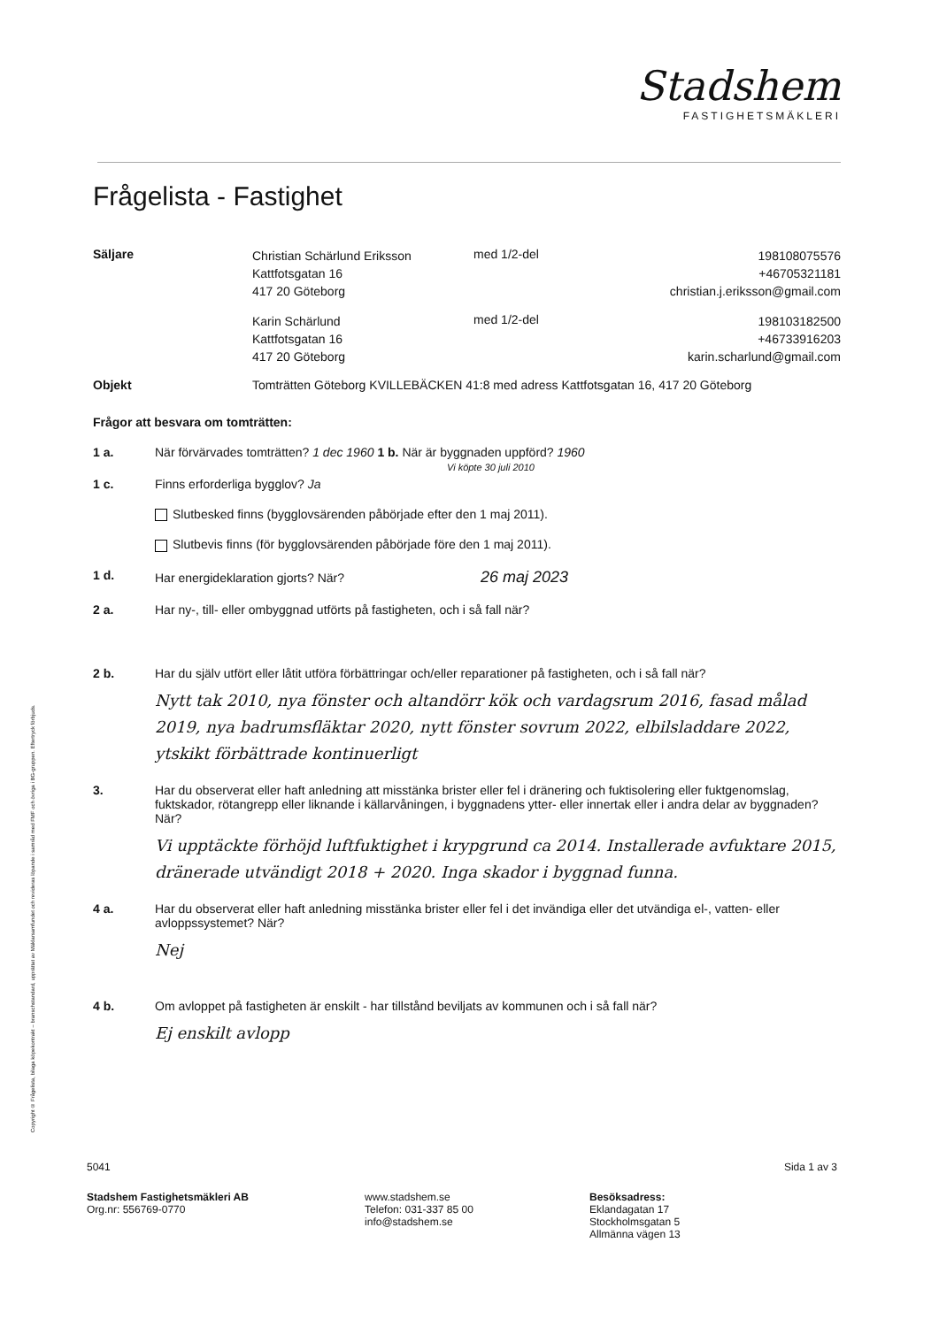Copyright © Frågelista, bilaga köpekontrakt – branschstandard, upprättat av Mäklarsamfundet och revideras löpande i samråd med FMF och övriga i BG-gruppen. Eftertryck förbjuds.
Stadshem
FASTIGHETSMÄKLERI
Frågelista - Fastighet
Säljare
Christian Schärlund Eriksson
Kattfotsgatan 16
417 20 Göteborg
med 1/2-del
198108075576
+46705321181
christian.j.eriksson@gmail.com
Karin Schärlund
Kattfotsgatan 16
417 20 Göteborg
med 1/2-del
198103182500
+46733916203
karin.scharlund@gmail.com
Objekt Tomträtten Göteborg KVILLEBÄCKEN 41:8 med adress Kattfotsgatan 16, 417 20 Göteborg
Frågor att besvara om tomträtten:
1 a. När förvärvades tomträtten? 1 dec 1960 1 b. När är byggnaden uppförd? 1960
Vi köpte 30 juli 2010
1 c. Finns erforderliga bygglov? Ja
Slutbesked finns (bygglovsärenden påbörjade efter den 1 maj 2011).
Slutbevis finns (för bygglovsärenden påbörjade före den 1 maj 2011).
1 d. Har energideklaration gjorts? När? 26 maj 2023
2 a. Har ny-, till- eller ombyggnad utförts på fastigheten, och i så fall när?
2 b. Har du själv utfört eller låtit utföra förbättringar och/eller reparationer på fastigheten, och i så fall när?
Nytt tak 2010, nya fönster och altandörr kök och vardagsrum 2016, fasad målad 2019, nya badrumsfläktar 2020, nytt fönster sovrum 2022, elbilsladdare 2022, ytskikt förbättrade kontinuerligt
3. Har du observerat eller haft anledning att misstänka brister eller fel i dränering och fuktisolering eller fuktgenomslag, fuktskador, rötangrepp eller liknande i källarvåningen, i byggnadens ytter- eller innertak eller i andra delar av byggnaden? När?
Vi upptäckte förhöjd luftfuktighet i krypgrund ca 2014. Installerade avfuktare 2015, dränerade utvändigt 2018 + 2020. Inga skador i byggnad funna.
4 a. Har du observerat eller haft anledning misstänka brister eller fel i det invändiga eller det utvändiga el-, vatten- eller avloppssystemet? När?
Nej
4 b. Om avloppet på fastigheten är enskilt - har tillstånd beviljats av kommunen och i så fall när?
Ej enskilt avlopp
5041 Sida 1 av 3
Stadshem Fastighetsmäkleri AB
Org.nr: 556769-0770
www.stadshem.se
Telefon: 031-337 85 00
info@stadshem.se
Besöksadress:
Eklandagatan 17
Stockholmsgatan 5
Allmänna vägen 13